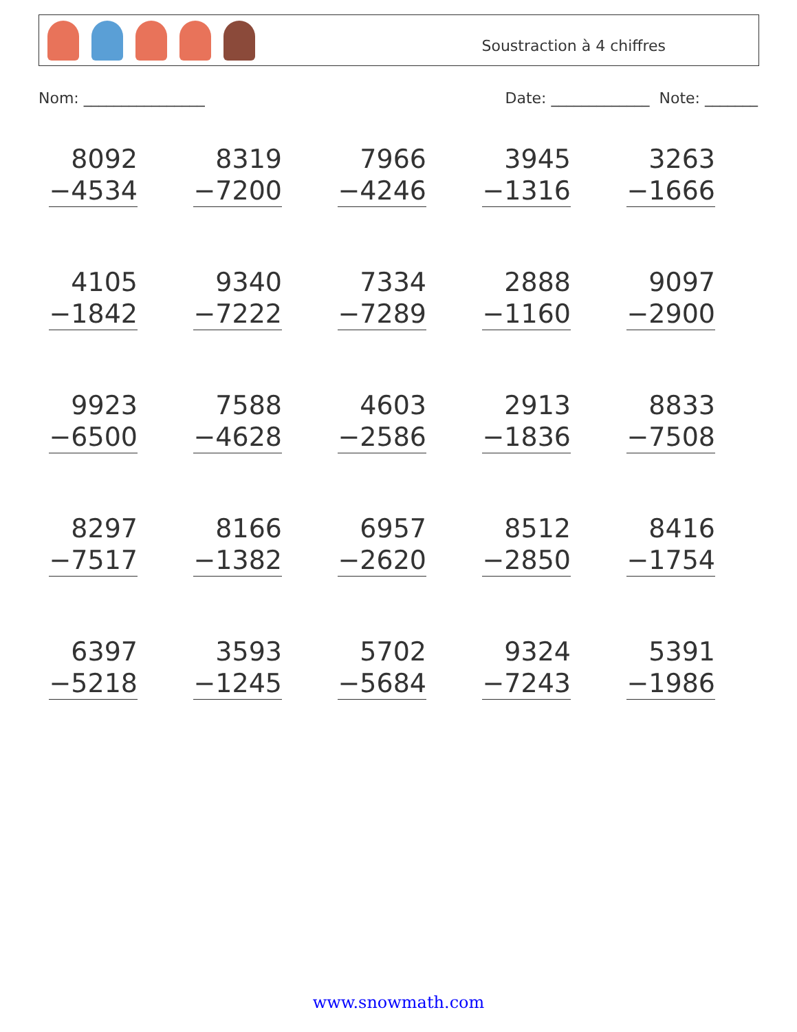Soustraction à 4 chiffres
Nom: ________________ Date: _____________ Note: _______
| 8092 −4534 | 8319 −7200 | 7966 −4246 | 3945 −1316 | 3263 −1666 |
| 4105 −1842 | 9340 −7222 | 7334 −7289 | 2888 −1160 | 9097 −2900 |
| 9923 −6500 | 7588 −4628 | 4603 −2586 | 2913 −1836 | 8833 −7508 |
| 8297 −7517 | 8166 −1382 | 6957 −2620 | 8512 −2850 | 8416 −1754 |
| 6397 −5218 | 3593 −1245 | 5702 −5684 | 9324 −7243 | 5391 −1986 |
www.snowmath.com